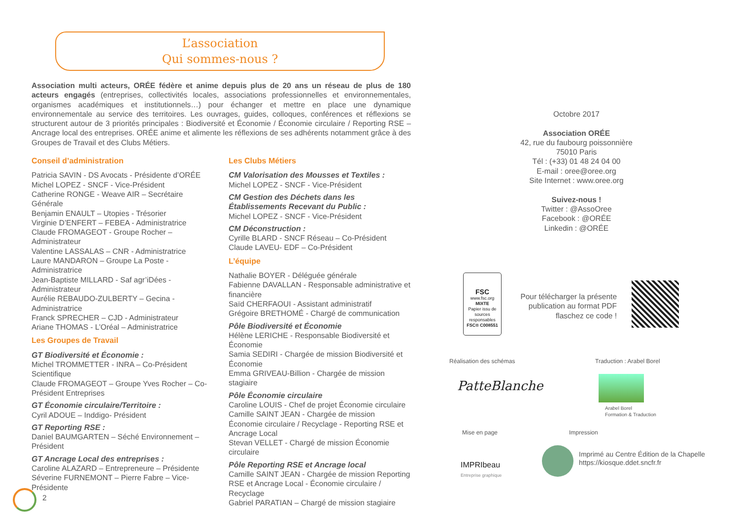L’association
Qui sommes-nous ?
Association multi acteurs, ORÉE fédère et anime depuis plus de 20 ans un réseau de plus de 180 acteurs engagés (entreprises, collectivités locales, associations professionnelles et environnementales, organismes académiques et institutionnels…) pour échanger et mettre en place une dynamique environnementale au service des territoires. Les ouvrages, guides, colloques, conférences et réflexions se structurent autour de 3 priorités principales : Biodiversité et Économie / Économie circulaire / Reporting RSE – Ancrage local des entreprises. ORÉE anime et alimente les réflexions de ses adhérents notamment grâce à des Groupes de Travail et des Clubs Métiers.
Conseil d’administration
Patricia SAVIN - DS Avocats - Présidente d’ORÉE
Michel LOPEZ - SNCF - Vice-Président
Catherine RONGE - Weave AIR – Secrétaire Générale
Benjamin ENAULT – Utopies - Trésorier
Virginie D’ENFERT – FEBEA - Administratrice
Claude FROMAGEOT - Groupe Rocher – Administrateur
Valentine LASSALAS – CNR - Administratrice
Laure MANDARON – Groupe La Poste - Administratrice
Jean-Baptiste MILLARD - Saf agr’iDées - Administrateur
Aurélie REBAUDO-ZULBERTY – Gecina - Administratrice
Franck SPRECHER – CJD - Administrateur
Ariane THOMAS - L’Oréal – Administratrice
Les Groupes de Travail
GT Biodiversité et Économie :
Michel TROMMETTER - INRA – Co-Président Scientifique
Claude FROMAGEOT – Groupe Yves Rocher – Co-Président Entreprises
GT Économie circulaire/Territoire :
Cyril ADOUE – Inddigo- Président
GT Reporting RSE :
Daniel BAUMGARTEN – Séché Environnement – Président
GT Ancrage Local des entreprises :
Caroline ALAZARD – Entrepreneure – Présidente
Séverine FURNEMONT – Pierre Fabre – Vice-Présidente
Les Clubs Métiers
CM Valorisation des Mousses et Textiles :
Michel LOPEZ - SNCF - Vice-Président
CM Gestion des Déchets dans les Établissements Recevant du Public :
Michel LOPEZ - SNCF - Vice-Président
CM Déconstruction :
Cyrille BLARD - SNCF Réseau – Co-Président
Claude LAVEU- EDF – Co-Président
L’équipe
Nathalie BOYER - Déléguée générale
Fabienne DAVALLAN - Responsable administrative et financière
Saïd CHERFAOUI - Assistant administratif
Grégoire BRETHOMÉ - Chargé de communication
Pôle Biodiversité et Économie
Hélène LERICHE - Responsable Biodiversité et Économie
Samia SEDIRI - Chargée de mission Biodiversité et Économie
Emma GRIVEAU-Billion - Chargée de mission stagiaire
Pôle Économie circulaire
Caroline LOUIS - Chef de projet Économie circulaire
Camille SAINT JEAN - Chargée de mission Économie circulaire / Recyclage - Reporting RSE et Ancrage Local
Stevan VELLET - Chargé de mission Économie circulaire
Pôle Reporting RSE et Ancrage local
Camille SAINT JEAN - Chargée de mission Reporting RSE et Ancrage Local - Économie circulaire / Recyclage
Gabriel PARATIAN – Chargé de mission stagiaire
2
Octobre 2017
Association ORÉE
42, rue du faubourg poissonnière
75010 Paris
Tél : (+33) 01 48 24 04 00
E-mail : oree@oree.org
Site Internet : www.oree.org
Suivez-nous !
Twitter : @AssoOree
Facebook : @ORÉE
Linkedin : @ORÉE
FSC
www.fsc.org
MIXTE
Papier issu de sources responsables
FSC® C008551
Pour télécharger la présente publication au format PDF flaschez ce code !
Réalisation des schémas Traduction : Arabel Borel
PatteBlanche
Arabel Borel
Formation & Traduction
Mise en page Impression
IMPRIbeau
Entreprise graphique
Imprimé au Centre Édition de la Chapelle
https://kiosque.ddet.sncfr.fr